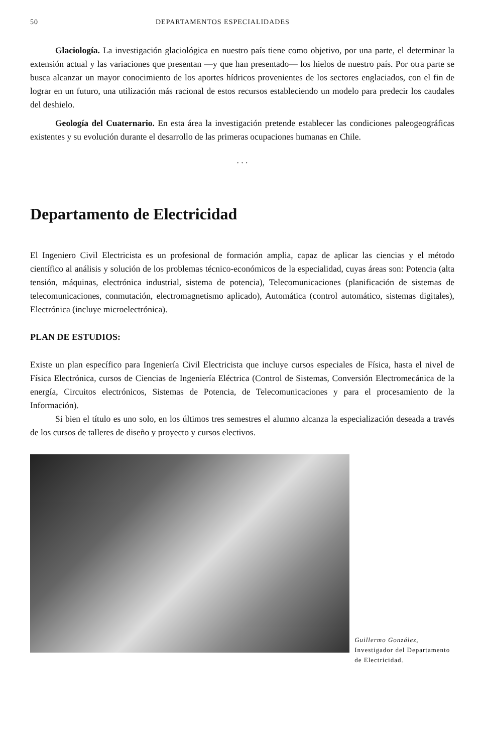50 DEPARTAMENTOS ESPECIALIDADES
Glaciología. La investigación glaciológica en nuestro país tiene como objetivo, por una parte, el determinar la extensión actual y las variaciones que presentan —y que han presentado— los hielos de nuestro país. Por otra parte se busca alcanzar un mayor conocimiento de los aportes hídricos provenientes de los sectores englaciados, con el fin de lograr en un futuro, una utilización más racional de estos recursos estableciendo un modelo para predecir los caudales del deshielo.
Geología del Cuaternario. En esta área la investigación pretende establecer las condiciones paleogeográficas existentes y su evolución durante el desarrollo de las primeras ocupaciones humanas en Chile.
. . .
Departamento de Electricidad
El Ingeniero Civil Electricista es un profesional de formación amplia, capaz de aplicar las ciencias y el método científico al análisis y solución de los problemas técnico-económicos de la especialidad, cuyas áreas son: Potencia (alta tensión, máquinas, electrónica industrial, sistema de potencia), Telecomunicaciones (planificación de sistemas de telecomunicaciones, conmutación, electromagnetismo aplicado), Automática (control automático, sistemas digitales), Electrónica (incluye microelectrónica).
PLAN DE ESTUDIOS:
Existe un plan específico para Ingeniería Civil Electricista que incluye cursos especiales de Física, hasta el nivel de Física Electrónica, cursos de Ciencias de Ingeniería Eléctrica (Control de Sistemas, Conversión Electromecánica de la energía, Circuitos electrónicos, Sistemas de Potencia, de Telecomunicaciones y para el procesamiento de la Información).
Si bien el título es uno solo, en los últimos tres semestres el alumno alcanza la especialización deseada a través de los cursos de talleres de diseño y proyecto y cursos electivos.
Guillermo González, Investigador del Departamento de Electricidad.